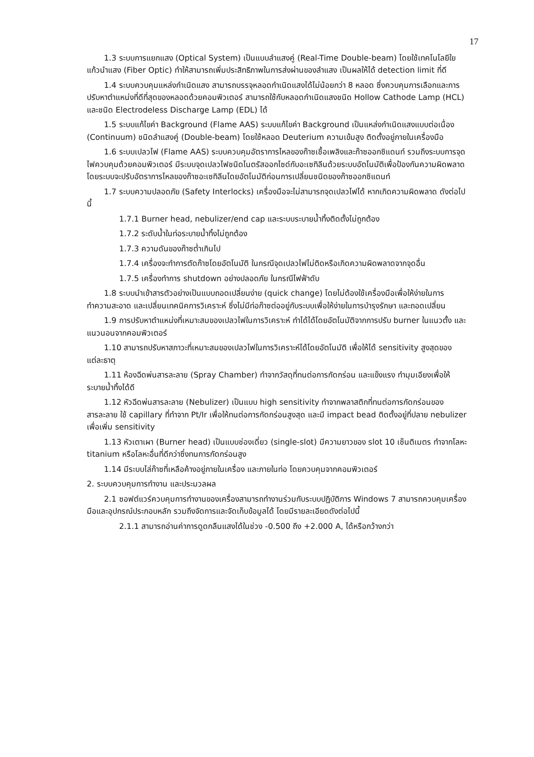17
1.3 ระบบการแยกแสง (Optical System) เป็นแบบลำแสงคู่ (Real-Time Double-beam) โดยใช้เทคโนโลยีใยแก้วนำแสง (Fiber Optic) ทำให้สามารถเพิ่มประสิทธิภาพในการส่งผ่านของลำแสง เป็นผลให้ได้ detection limit ที่ดี
1.4 ระบบควบคุมแหล่งกำเนิดแสง สามารถบรรจุหลอดกำเนิดแสงได้ไม่น้อยกว่า 8 หลอด ซึ่งควบคุมการเลือกและการปรับหาตำแหน่งที่ดีที่สุดของหลอดด้วยคอมพิวเตอร์ สามารถใช้กับหลอดกำเนิดแสงชนิด Hollow Cathode Lamp (HCL) และชนิด Electrodeless Discharge Lamp (EDL) ได้
1.5 ระบบแก้ไขค่า Background (Flame AAS) ระบบแก้ไขค่า Background เป็นแหล่งกำเนิดแสงแบบต่อเนื่อง (Continuum) ชนิดลำแสงคู่ (Double-beam) โดยใช้หลอด Deuterium ความเข้มสูง ติดตั้งอยู่ภายในเครื่องมือ
1.6 ระบบเปลวไฟ (Flame AAS) ระบบควบคุมอัตราการไหลของก๊าซเชื้อเพลิงและก๊าซออกซิแดนท์ รวมถึงระบบการจุดไฟควบคุมด้วยคอมพิวเตอร์ มีระบบจุดเปลวไฟชนิดไนตรัสออกไซด์กับอะเซทิลีนด้วยระบบอัตโนมัติเพื่อป้องกันความผิดพลาด โดยระบบจะปรับอัตราการไหลของก๊าซอะเซทิลีนโดยอัตโนมัติก่อนการเปลี่ยนชนิดของก๊าซออกซิแดนท์
1.7 ระบบความปลอดภัย (Safety Interlocks) เครื่องมือจะไม่สามารถจุดเปลวไฟได้ หากเกิดความผิดพลาด ดังต่อไปนี้
1.7.1 Burner head, nebulizer/end cap และระบบระบายน้ำทิ้งติดตั้งไม่ถูกต้อง
1.7.2 ระดับน้ำในท่อระบายน้ำทิ้งไม่ถูกต้อง
1.7.3 ความดันของก๊าซต่ำเกินไป
1.7.4 เครื่องจะทำการตัดก๊าซโดยอัตโนมัติ ในกรณีจุดเปลวไฟไม่ติดหรือเกิดความผิดพลาดจากจุดอื่น
1.7.5 เครื่องทำการ shutdown อย่างปลอดภัย ในกรณีไฟฟ้าดับ
1.8 ระบบนำเข้าสารตัวอย่างเป็นแบบถอดเปลี่ยนง่าย (quick change) โดยไม่ต้องใช้เครื่องมือเพื่อให้ง่ายในการทำความสะอาด และเปลี่ยนเทคนิคการวิเคราะห์ ซึ่งไม่มีท่อก๊าซต่ออยู่กับระบบเพื่อให้ง่ายในการบำรุงรักษา และถอดเปลี่ยน
1.9 การปรับหาตำแหน่งที่เหมาะสมของเปลวไฟในการวิเคราะห์ ทำได้ได้โดยอัตโนมัติจากการปรับ burner ในแนวตั้ง และแนวนอนจากคอมพิวเตอร์
1.10 สามารถปรับหาสภาวะที่เหมาะสมของเปลวไฟในการวิเคราะห์ได้โดยอัตโนมัติ เพื่อให้ได้ sensitivity สูงสุดของแต่ละธาตุ
1.11 ห้องฉีดพ่นสารละลาย (Spray Chamber) ทำจากวัสดุที่ทนต่อการกัดกร่อน และแข็งแรง ทำมุมเอียงเพื่อให้ระบายน้ำทิ้งได้ดี
1.12 หัวฉีดพ่นสารละลาย (Nebulizer) เป็นแบบ high sensitivity ทำจากพลาสติกที่ทนต่อการกัดกร่อนของสารละลาย ใช้ capillary ที่ทำจาก Pt/Ir เพื่อให้ทนต่อการกัดกร่อนสูงสุด และมี impact bead ติดตั้งอยู่ที่ปลาย nebulizer เพื่อเพิ่ม sensitivity
1.13 หัวเตาเผา (Burner head) เป็นแบบช่องเดี่ยว (single-slot) มีความยาวของ slot 10 เซ็นติเมตร ทำจากโลหะ titanium หรือโลหะอื่นที่ดีกว่าซึ่งทนการกัดกร่อนสูง
1.14 มีระบบไล่ก๊าซที่เหลือค้างอยู่ภายในเครื่อง และภายในท่อ โดยควบคุมจากคอมพิวเตอร์
2. ระบบควบคุมการทำงาน และประมวลผล
2.1 ซอฟต์แวร์ควบคุมการทำงานของเครื่องสามารถทำงานร่วมกับระบบปฏิบัติการ Windows 7 สามารถควบคุมเครื่องมือและอุปกรณ์ประกอบหลัก รวมถึงจัดการและจัดเก็บข้อมูลได้ โดยมีรายละเอียดดังต่อไปนี้
2.1.1 สามารถอ่านค่าการดูดกลืนแสงได้ในช่วง -0.500 ถึง +2.000 A, ได้หรือกว้างกว่า